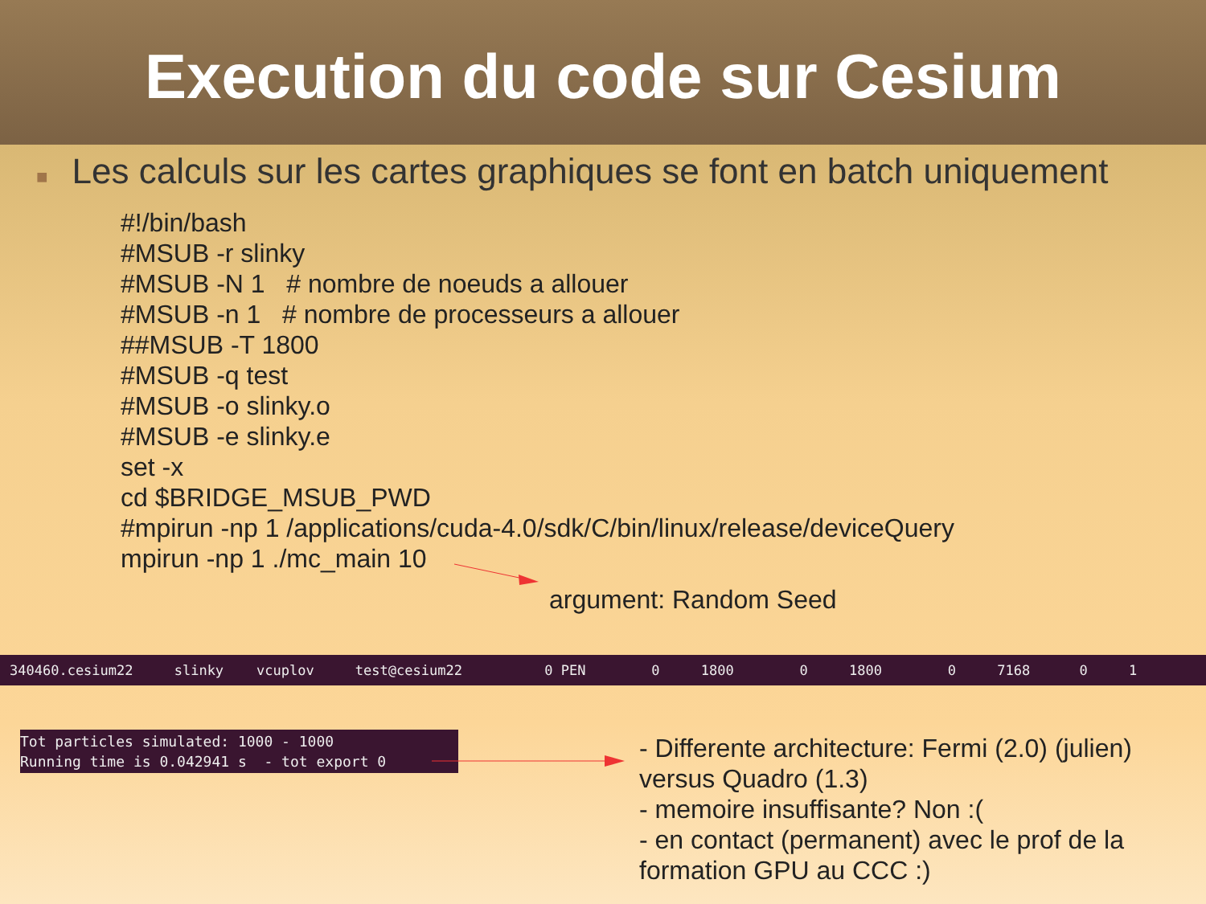Execution du code sur Cesium
■ Les calculs sur les cartes graphiques se font en batch uniquement
#!/bin/bash
#MSUB -r slinky
#MSUB -N 1 # nombre de noeuds a allouer
#MSUB -n 1 # nombre de processeurs a allouer
##MSUB -T 1800
#MSUB -q test
#MSUB -o slinky.o
#MSUB -e slinky.e
set -x
cd $BRIDGE_MSUB_PWD
#mpirun -np 1 /applications/cuda-4.0/sdk/C/bin/linux/release/deviceQuery
mpirun -np 1 ./mc_main 10
argument: Random Seed
340460.cesium22 slinky vcuplov test@cesium22 0 PEN 0 1800 0 1800 0 7168 0 1
Tot particles simulated: 1000 - 1000 Running time is 0.042941 s - tot export 0
- Differente architecture: Fermi (2.0) (julien) versus Quadro (1.3)
- memoire insuffisante? Non :(
- en contact (permanent) avec le prof de la formation GPU au CCC :)